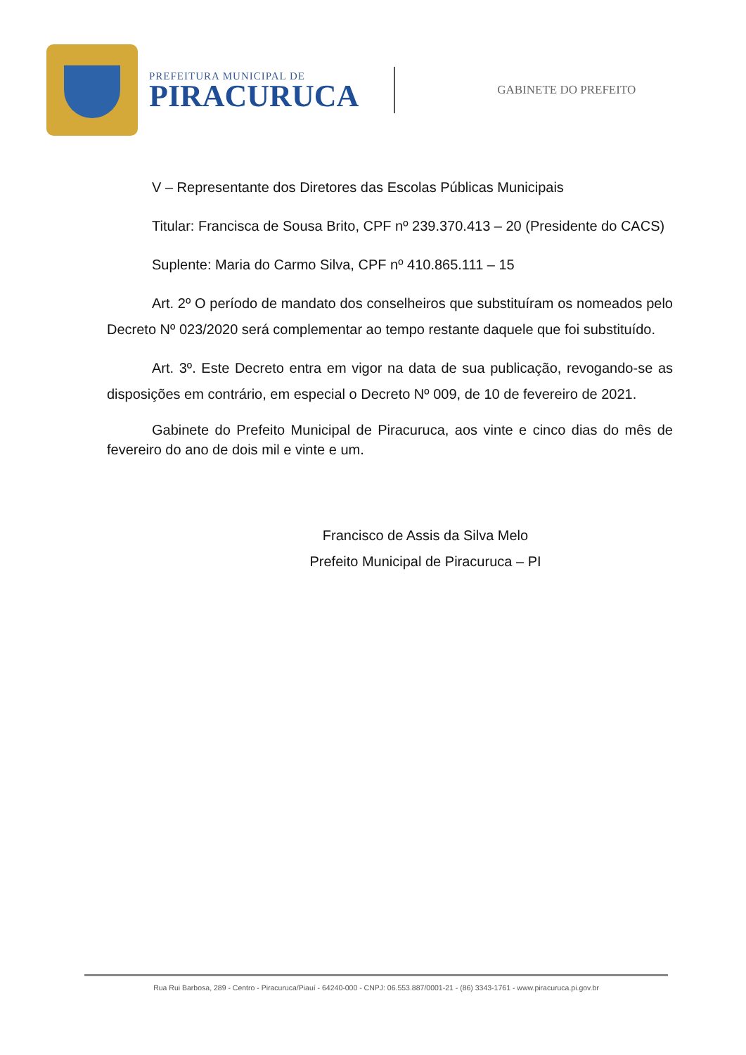PREFEITURA MUNICIPAL DE
PIRACURUCA
GABINETE DO PREFEITO
V – Representante dos Diretores das Escolas Públicas Municipais
Titular: Francisca de Sousa Brito, CPF nº 239.370.413 – 20 (Presidente do CACS)
Suplente: Maria do Carmo Silva, CPF nº 410.865.111 – 15
Art. 2º O período de mandato dos conselheiros que substituíram os nomeados pelo Decreto Nº 023/2020 será complementar ao tempo restante daquele que foi substituído.
Art. 3º. Este Decreto entra em vigor na data de sua publicação, revogando-se as disposições em contrário, em especial o Decreto Nº 009, de 10 de fevereiro de 2021.
Gabinete do Prefeito Municipal de Piracuruca, aos vinte e cinco dias do mês de fevereiro do ano de dois mil e vinte e um.
Francisco de Assis da Silva Melo
Prefeito Municipal de Piracuruca – PI
Rua Rui Barbosa, 289 - Centro - Piracuruca/Piauí - 64240-000 - CNPJ: 06.553.887/0001-21 - (86) 3343-1761 - www.piracuruca.pi.gov.br